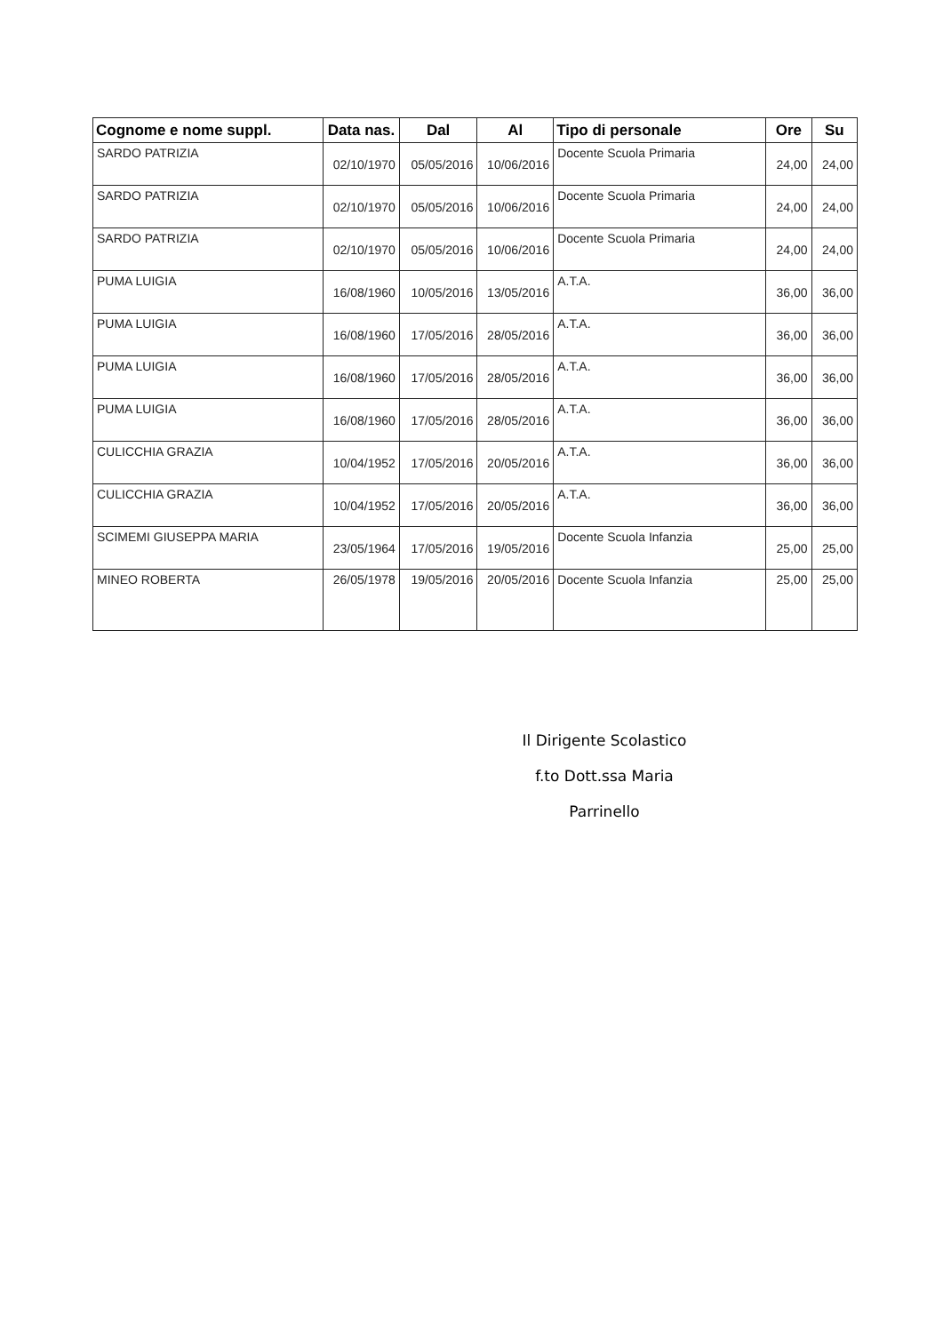| Cognome e nome suppl. | Data nas. | Dal | Al | Tipo di personale | Ore | Su |
| --- | --- | --- | --- | --- | --- | --- |
| SARDO PATRIZIA | 02/10/1970 | 05/05/2016 | 10/06/2016 | Docente Scuola Primaria | 24,00 | 24,00 |
| SARDO PATRIZIA | 02/10/1970 | 05/05/2016 | 10/06/2016 | Docente Scuola Primaria | 24,00 | 24,00 |
| SARDO PATRIZIA | 02/10/1970 | 05/05/2016 | 10/06/2016 | Docente Scuola Primaria | 24,00 | 24,00 |
| PUMA LUIGIA | 16/08/1960 | 10/05/2016 | 13/05/2016 | A.T.A. | 36,00 | 36,00 |
| PUMA LUIGIA | 16/08/1960 | 17/05/2016 | 28/05/2016 | A.T.A. | 36,00 | 36,00 |
| PUMA LUIGIA | 16/08/1960 | 17/05/2016 | 28/05/2016 | A.T.A. | 36,00 | 36,00 |
| PUMA LUIGIA | 16/08/1960 | 17/05/2016 | 28/05/2016 | A.T.A. | 36,00 | 36,00 |
| CULICCHIA GRAZIA | 10/04/1952 | 17/05/2016 | 20/05/2016 | A.T.A. | 36,00 | 36,00 |
| CULICCHIA GRAZIA | 10/04/1952 | 17/05/2016 | 20/05/2016 | A.T.A. | 36,00 | 36,00 |
| SCIMEMI GIUSEPPA MARIA | 23/05/1964 | 17/05/2016 | 19/05/2016 | Docente Scuola Infanzia | 25,00 | 25,00 |
| MINEO ROBERTA | 26/05/1978 | 19/05/2016 | 20/05/2016 | Docente Scuola Infanzia | 25,00 | 25,00 |
Il Dirigente Scolastico
f.to Dott.ssa Maria Parrinello